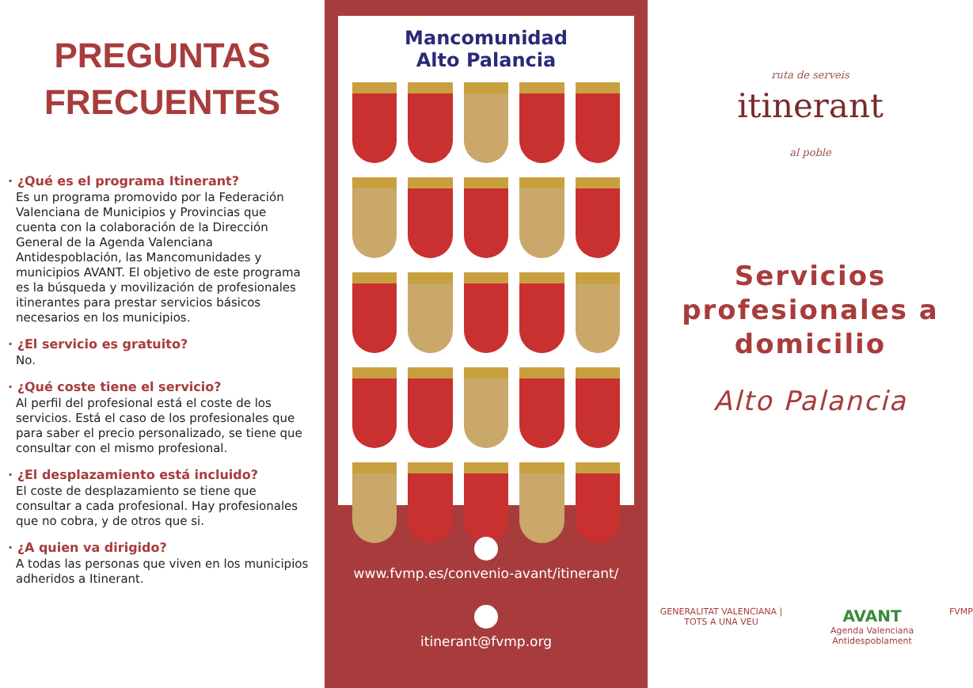PREGUNTAS
FRECUENTES
· ¿Qué es el programa Itinerant?
Es un programa promovido por la Federación Valenciana de Municipios y Provincias que cuenta con la colaboración de la Dirección General de la Agenda Valenciana Antidespoblación, las Mancomunidades y municipios AVANT. El objetivo de este programa es la búsqueda y movilización de profesionales itinerantes para prestar servicios básicos necesarios en los municipios.
· ¿El servicio es gratuito?
No.
· ¿Qué coste tiene el servicio?
Al perfil del profesional está el coste de los servicios. Está el caso de los profesionales que para saber el precio personalizado, se tiene que consultar con el mismo profesional.
· ¿El desplazamiento está incluido?
El coste de desplazamiento se tiene que consultar a cada profesional. Hay profesionales que no cobra, y de otros que si.
· ¿A quien va dirigido?
A todas las personas que viven en los municipios adheridos a Itinerant.
Mancomunidad
Alto Palancia
www.fvmp.es/convenio-avant/itinerant/
itinerant@fvmp.org
ruta de serveis
itinerant
al poble
Servicios
profesionales a
domicilio
Alto Palancia
GENERALITAT VALENCIANA | TOTS A UNA VEU AVANT
Agenda Valenciana Antidespoblament FVMP